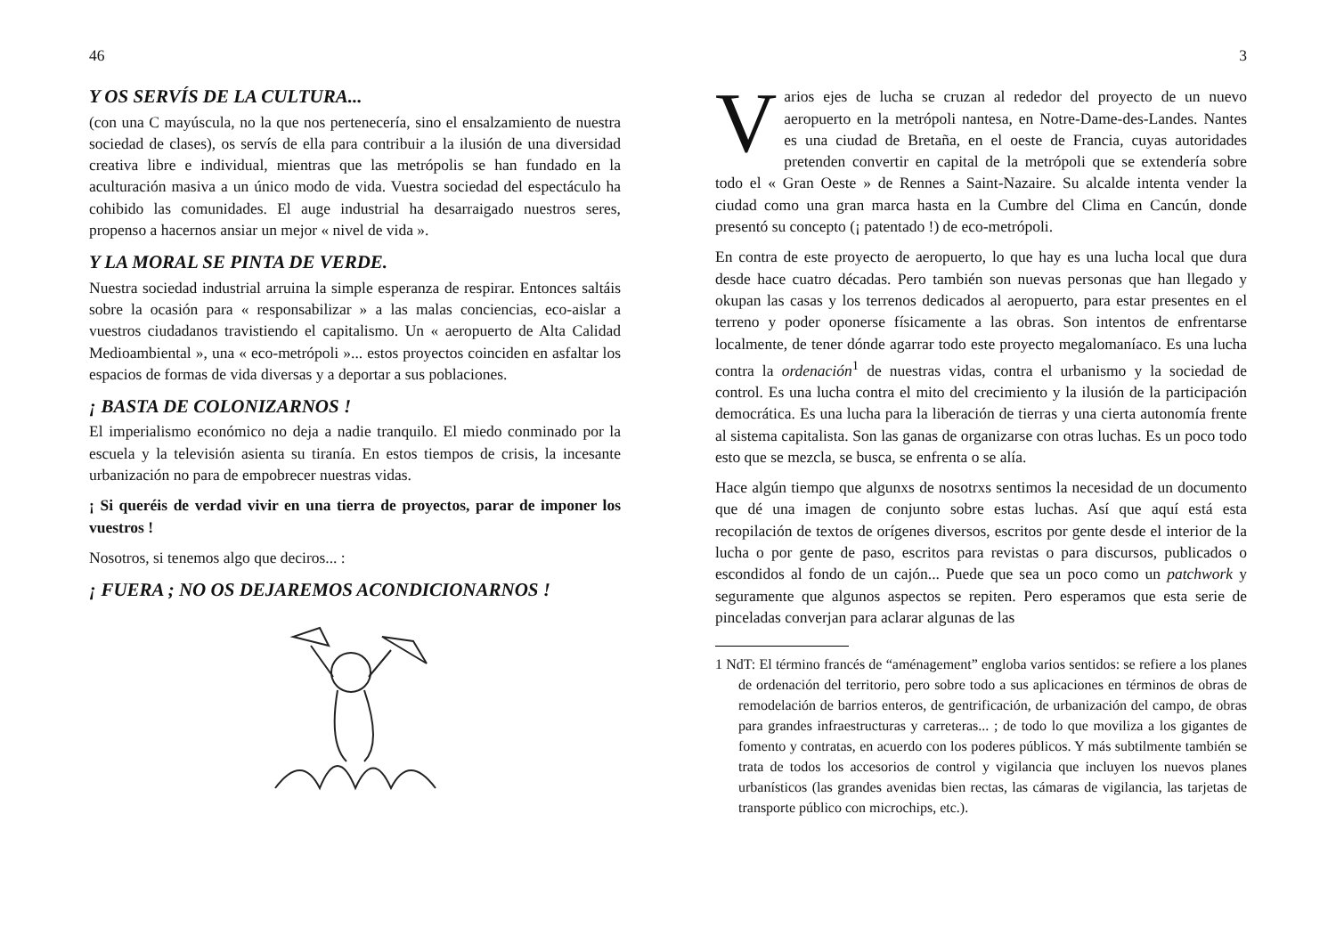46
Y OS SERVÍS DE LA CULTURA...
(con una C mayúscula, no la que nos pertenecería, sino el ensalzamiento de nuestra sociedad de clases), os servís de ella para contribuir a la ilusión de una diversidad creativa libre e individual, mientras que las metrópolis se han fundado en la aculturación masiva a un único modo de vida. Vuestra sociedad del espectáculo ha cohibido las comunidades. El auge industrial ha desarraigado nuestros seres, propenso a hacernos ansiar un mejor « nivel de vida ».
Y LA MORAL SE PINTA DE VERDE.
Nuestra sociedad industrial arruina la simple esperanza de respirar. Entonces saltáis sobre la ocasión para « responsabilizar » a las malas conciencias, eco-aislar a vuestros ciudadanos travistiendo el capitalismo. Un « aeropuerto de Alta Calidad Medioambiental », una « eco-metrópoli »... estos proyectos coinciden en asfaltar los espacios de formas de vida diversas y a deportar a sus poblaciones.
¡ BASTA DE COLONIZARNOS !
El imperialismo económico no deja a nadie tranquilo. El miedo conminado por la escuela y la televisión asienta su tiranía. En estos tiempos de crisis, la incesante urbanización no para de empobrecer nuestras vidas.
¡ Si queréis de verdad vivir en una tierra de proyectos, parar de imponer los vuestros !
Nosotros, si tenemos algo que deciros... :
¡ FUERA ; NO OS DEJAREMOS ACONDICIONARNOS !
3
Varios ejes de lucha se cruzan al rededor del proyecto de un nuevo aeropuerto en la metrópoli nantesa, en Notre-Dame-des-Landes. Nantes es una ciudad de Bretaña, en el oeste de Francia, cuyas autoridades pretenden convertir en capital de la metrópoli que se extendería sobre todo el « Gran Oeste » de Rennes a Saint-Nazaire. Su alcalde intenta vender la ciudad como una gran marca hasta en la Cumbre del Clima en Cancún, donde presentó su concepto (¡ patentado !) de eco-metrópoli.
En contra de este proyecto de aeropuerto, lo que hay es una lucha local que dura desde hace cuatro décadas. Pero también son nuevas personas que han llegado y okupan las casas y los terrenos dedicados al aeropuerto, para estar presentes en el terreno y poder oponerse físicamente a las obras. Son intentos de enfrentarse localmente, de tener dónde agarrar todo este proyecto megalomaníaco. Es una lucha contra la ordenación<sup>1</sup> de nuestras vidas, contra el urbanismo y la sociedad de control. Es una lucha contra el mito del crecimiento y la ilusión de la participación democrática. Es una lucha para la liberación de tierras y una cierta autonomía frente al sistema capitalista. Son las ganas de organizarse con otras luchas. Es un poco todo esto que se mezcla, se busca, se enfrenta o se alía.
Hace algún tiempo que algunxs de nosotrxs sentimos la necesidad de un documento que dé una imagen de conjunto sobre estas luchas. Así que aquí está esta recopilación de textos de orígenes diversos, escritos por gente desde el interior de la lucha o por gente de paso, escritos para revistas o para discursos, publicados o escondidos al fondo de un cajón... Puede que sea un poco como un patchwork y seguramente que algunos aspectos se repiten. Pero esperamos que esta serie de pinceladas converjan para aclarar algunas de las
1 NdT: El término francés de “aménagement” engloba varios sentidos: se refiere a los planes de ordenación del territorio, pero sobre todo a sus aplicaciones en términos de obras de remodelación de barrios enteros, de gentrificación, de urbanización del campo, de obras para grandes infraestructuras y carreteras... ; de todo lo que moviliza a los gigantes de fomento y contratas, en acuerdo con los poderes públicos. Y más subtilmente también se trata de todos los accesorios de control y vigilancia que incluyen los nuevos planes urbanísticos (las grandes avenidas bien rectas, las cámaras de vigilancia, las tarjetas de transporte público con microchips, etc.).